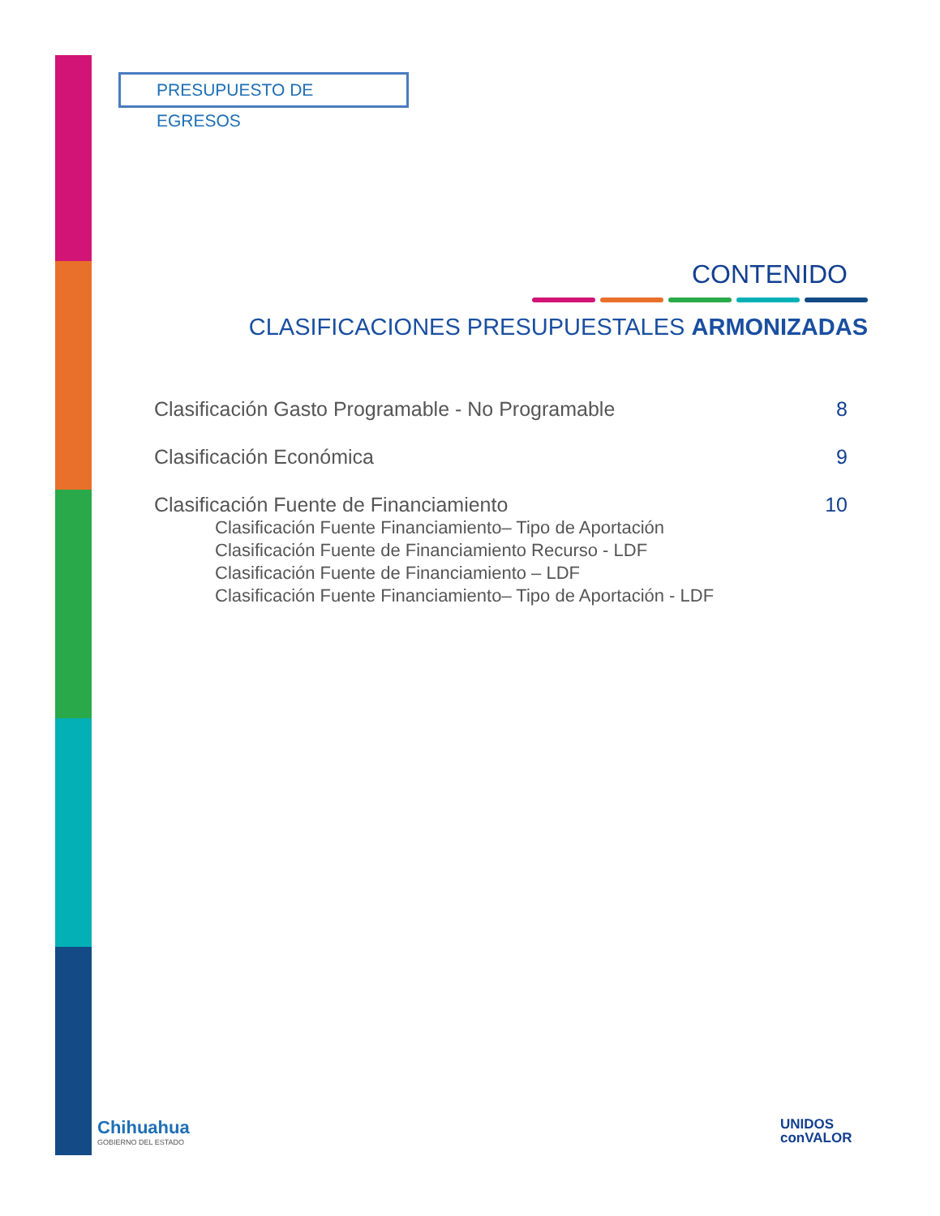PRESUPUESTO DE EGRESOS
CONTENIDO
CLASIFICACIONES PRESUPUESTALES ARMONIZADAS
Clasificación Gasto Programable - No Programable 8
Clasificación Económica 9
Clasificación Fuente de Financiamiento 10
Clasificación Fuente Financiamiento– Tipo de Aportación
Clasificación Fuente de Financiamiento Recurso - LDF
Clasificación Fuente de Financiamiento – LDF
Clasificación Fuente Financiamiento– Tipo de Aportación - LDF
Chihuahua
GOBIERNO DEL ESTADO
UNIDOS
conVALOR